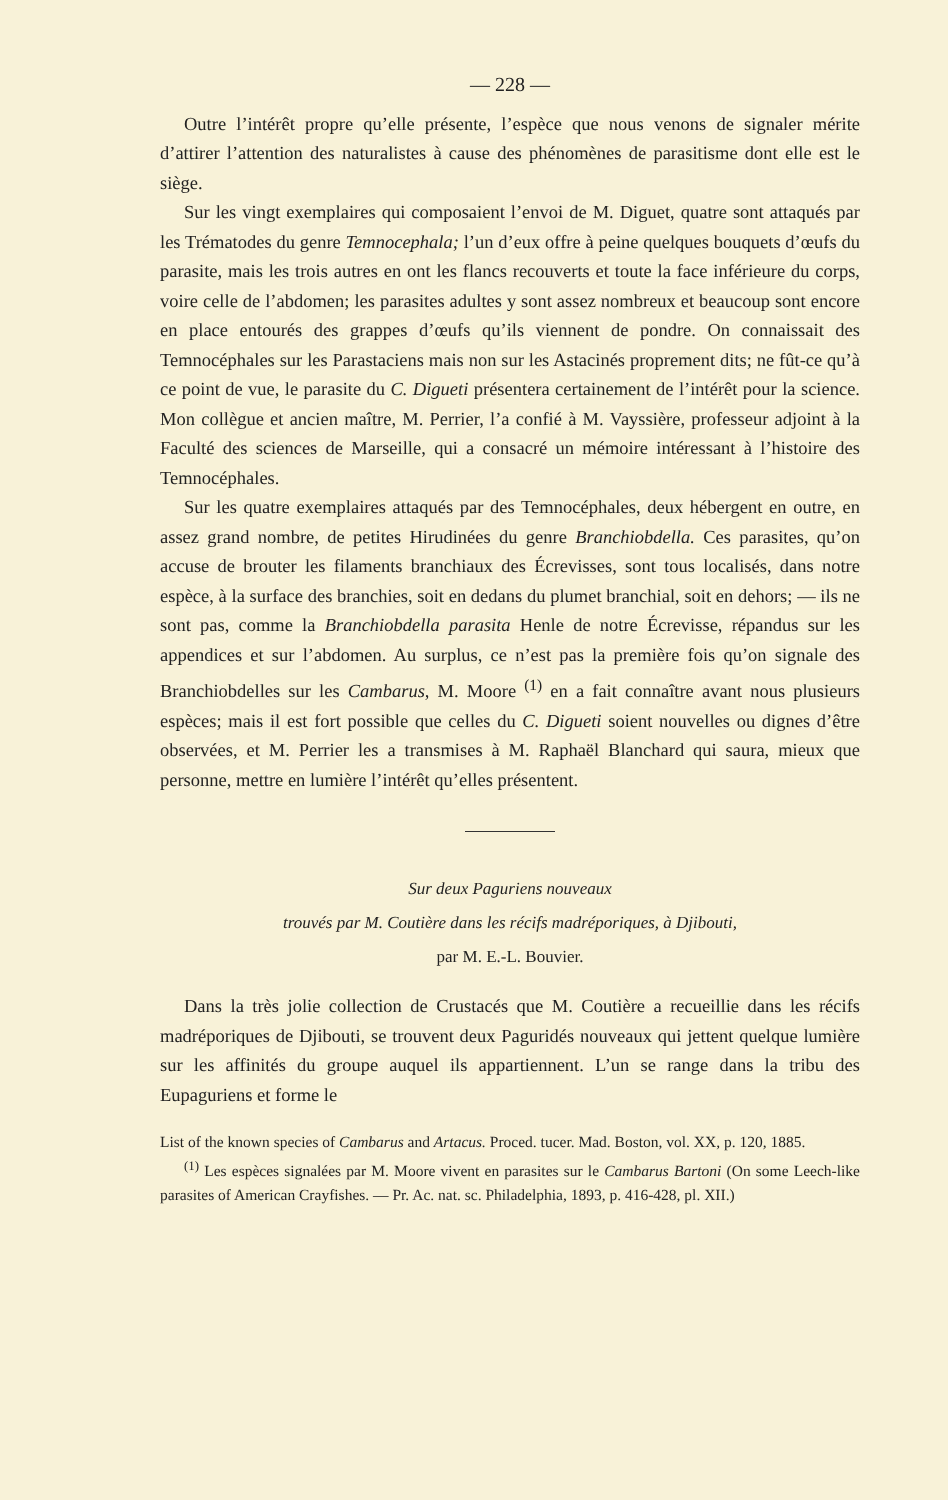— 228 —
Outre l’intérêt propre qu’elle présente, l’espèce que nous venons de signaler mérite d’attirer l’attention des naturalistes à cause des phénomènes de parasitisme dont elle est le siège.
Sur les vingt exemplaires qui composaient l’envoi de M. Diguet, quatre sont attaqués par les Trématodes du genre Temnocephala; l’un d’eux offre à peine quelques bouquets d’œufs du parasite, mais les trois autres en ont les flancs recouverts et toute la face inférieure du corps, voire celle de l’abdomen; les parasites adultes y sont assez nombreux et beaucoup sont encore en place entourés des grappes d’œufs qu’ils viennent de pondre. On connaissait des Temnocéphales sur les Parastaciens mais non sur les Astacinés proprement dits; ne fût-ce qu’à ce point de vue, le parasite du C. Digueti présentera certainement de l’intérêt pour la science. Mon collègue et ancien maître, M. Perrier, l’a confié à M. Vayssière, professeur adjoint à la Faculté des sciences de Marseille, qui a consacré un mémoire intéressant à l’histoire des Temnocéphales.
Sur les quatre exemplaires attaqués par des Temnocéphales, deux hébergent en outre, en assez grand nombre, de petites Hirudinées du genre Branchiobdella. Ces parasites, qu’on accuse de brouter les filaments branchiaux des Écrevisses, sont tous localisés, dans notre espèce, à la surface des branchies, soit en dedans du plumet branchial, soit en dehors; — ils ne sont pas, comme la Branchiobdella parasita Henle de notre Écrevisse, répandus sur les appendices et sur l’abdomen. Au surplus, ce n’est pas la première fois qu’on signale des Branchiobdelles sur les Cambarus, M. Moore <sup>(1)</sup> en a fait connaître avant nous plusieurs espèces; mais il est fort possible que celles du C. Digueti soient nouvelles ou dignes d’être observées, et M. Perrier les a transmises à M. Raphaël Blanchard qui saura, mieux que personne, mettre en lumière l’intérêt qu’elles présentent.
Sur deux Paguriens nouveaux
trouvés par M. Coutière dans les récifs madréporiques, à Djibouti,
par M. E.-L. Bouvier.
Dans la très jolie collection de Crustacés que M. Coutière a recueillie dans les récifs madréporiques de Djibouti, se trouvent deux Paguridés nouveaux qui jettent quelque lumière sur les affinités du groupe auquel ils appartiennent. L’un se range dans la tribu des Eupaguriens et forme le
List of the known species of Cambarus and Artacus. Proced. tucer. Mad. Boston, vol. XX, p. 120, 1885.
<sup>(1)</sup> Les espèces signalées par M. Moore vivent en parasites sur le Cambarus Bartoni (On some Leech-like parasites of American Crayfishes. — Pr. Ac. nat. sc. Philadelphia, 1893, p. 416-428, pl. XII.)